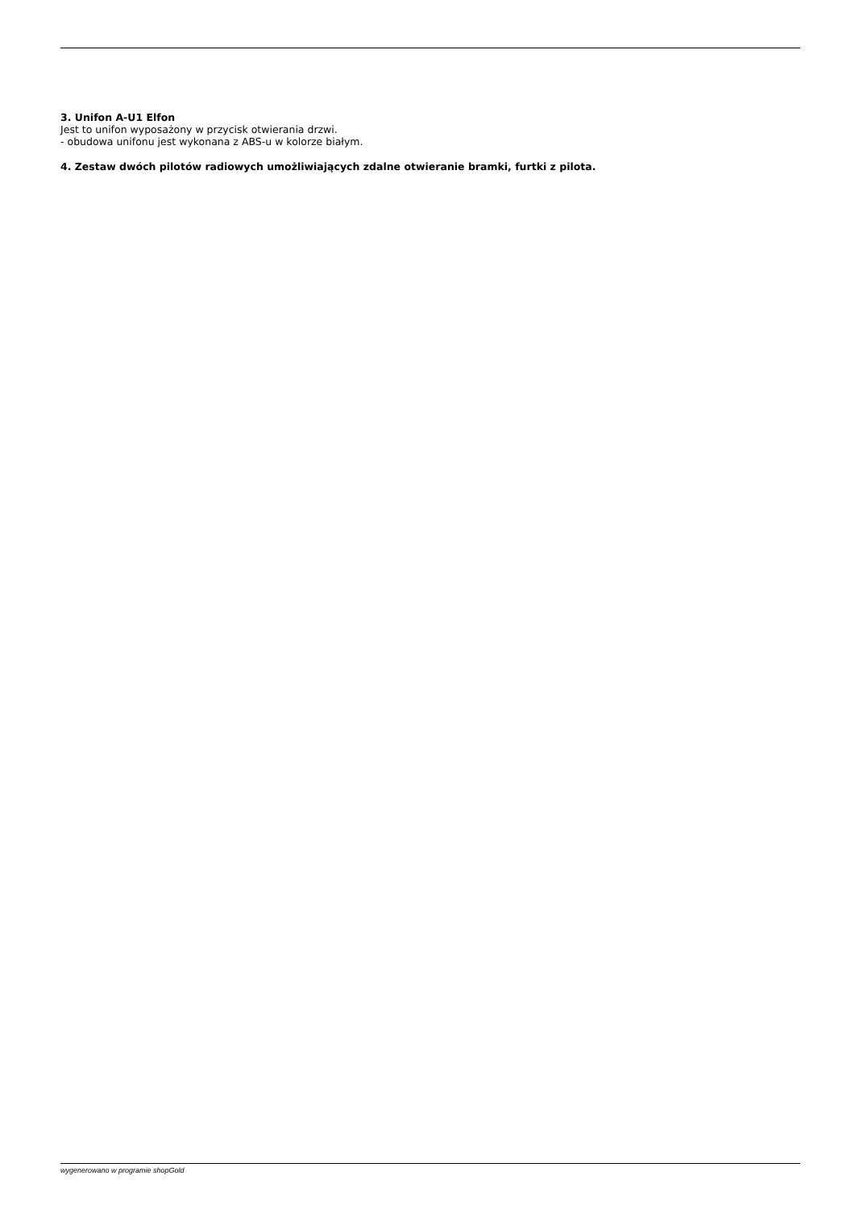3. Unifon A-U1 Elfon
Jest to unifon wyposażony w przycisk otwierania drzwi.
- obudowa unifonu jest wykonana z ABS-u w kolorze białym.
4. Zestaw dwóch pilotów radiowych umożliwiających zdalne otwieranie bramki, furtki z pilota.
wygenerowano w programie shopGold